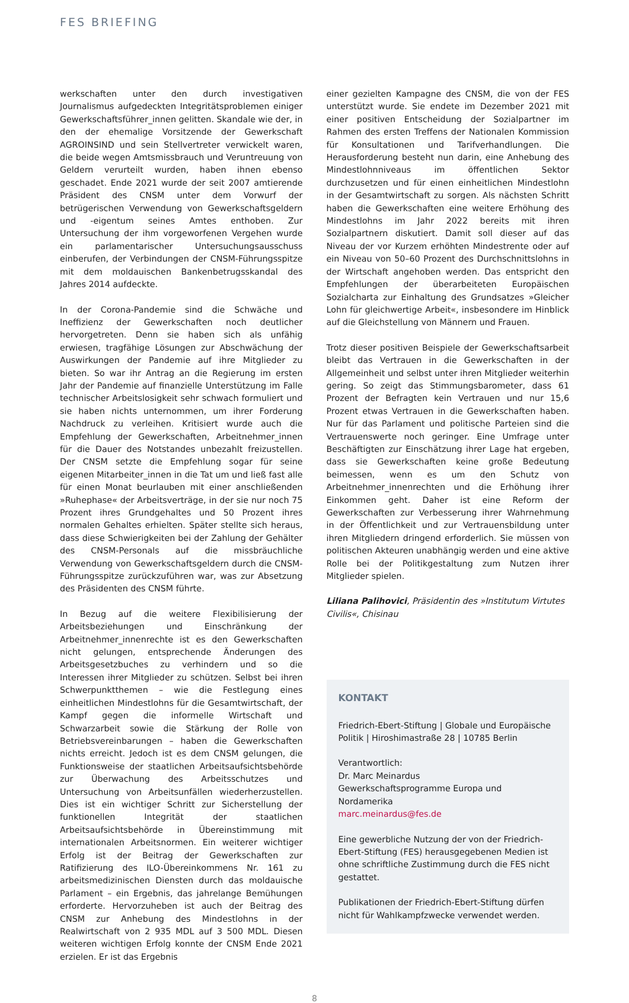FES BRIEFING
werkschaften unter den durch investigativen Journalismus aufgedeckten Integritätsproblemen einiger Gewerkschafts­führer_innen gelitten. Skandale wie der, in den der ehemalige Vorsitzende der Gewerkschaft AGROINSIND und sein Stellvertreter verwickelt waren, die beide wegen Amtsmissbrauch und Veruntreuung von Geldern verurteilt wurden, haben ihnen ebenso geschadet. Ende 2021 wurde der seit 2007 amtierende Präsident des CNSM unter dem Vorwurf der betrügerischen Verwendung von Gewerkschaftsgeldern und -eigentum seines Amtes enthoben. Zur Untersuchung der ihm vorgeworfenen Vergehen wurde ein parlamentarischer Untersuchungsausschuss einberufen, der Verbindungen der CNSM-Führungsspitze mit dem moldauischen Bankenbetrugsskandal des Jahres 2014 aufdeckte.
In der Corona-Pandemie sind die Schwäche und Ineffizienz der Gewerkschaften noch deutlicher hervorgetreten. Denn sie haben sich als unfähig erwiesen, tragfähige Lösungen zur Abschwächung der Auswirkungen der Pandemie auf ihre Mitglieder zu bieten. So war ihr Antrag an die Regierung im ersten Jahr der Pandemie auf finanzielle Unterstützung im Falle technischer Arbeitslosigkeit sehr schwach formuliert und sie haben nichts unternommen, um ihrer Forderung Nachdruck zu verleihen. Kritisiert wurde auch die Empfehlung der Gewerkschaften, Arbeitnehmer_innen für die Dauer des Notstandes unbezahlt freizustellen. Der CNSM setzte die Empfehlung sogar für seine eigenen Mitarbeiter_innen in die Tat um und ließ fast alle für einen Monat beurlauben mit einer anschließenden »Ruhephase« der Arbeitsverträge, in der sie nur noch 75 Prozent ihres Grundgehaltes und 50 Prozent ihres normalen Gehaltes erhielten. Später stellte sich heraus, dass diese Schwierigkeiten bei der Zahlung der Gehälter des CNSM-Personals auf die missbräuchliche Verwendung von Gewerkschaftsgeldern durch die CNSM-Führungsspitze zurückzuführen war, was zur Absetzung des Präsidenten des CNSM führte.
In Bezug auf die weitere Flexibilisierung der Arbeitsbeziehungen und Einschränkung der Arbeitnehmer_innenrechte ist es den Gewerkschaften nicht gelungen, entsprechende Änderungen des Arbeitsgesetzbuches zu verhindern und so die Interessen ihrer Mitglieder zu schützen. Selbst bei ihren Schwerpunktthemen – wie die Festlegung eines einheitlichen Mindestlohns für die Gesamtwirtschaft, der Kampf gegen die informelle Wirtschaft und Schwarzarbeit sowie die Stärkung der Rolle von Betriebsvereinbarungen – haben die Gewerkschaften nichts erreicht. Jedoch ist es dem CNSM gelungen, die Funktionsweise der staatlichen Arbeitsaufsichtsbehörde zur Überwachung des Arbeitsschutzes und Untersuchung von Arbeitsunfällen wiederherzustellen. Dies ist ein wichtiger Schritt zur Sicherstellung der funktionellen Integrität der staatlichen Arbeitsaufsichtsbehörde in Übereinstimmung mit internationalen Arbeitsnormen. Ein weiterer wichtiger Erfolg ist der Beitrag der Gewerkschaften zur Ratifizierung des ILO-Übereinkommens Nr. 161 zu arbeitsmedizinischen Diensten durch das moldauische Parlament – ein Ergebnis, das jahrelange Bemühungen erforderte. Hervorzuheben ist auch der Beitrag des CNSM zur Anhebung des Mindestlohns in der Realwirtschaft von 2 935 MDL auf 3 500 MDL. Diesen weiteren wichtigen Erfolg konnte der CNSM Ende 2021 erzielen. Er ist das Ergebnis
einer gezielten Kampagne des CNSM, die von der FES unterstützt wurde. Sie endete im Dezember 2021 mit einer positiven Entscheidung der Sozialpartner im Rahmen des ersten Treffens der Nationalen Kommission für Konsultationen und Tarifverhandlungen. Die Herausforderung besteht nun darin, eine Anhebung des Mindestlohnniveaus im öffentlichen Sektor durchzusetzen und für einen einheitlichen Mindestlohn in der Gesamtwirtschaft zu sorgen. Als nächsten Schritt haben die Gewerkschaften eine weitere Erhöhung des Mindestlohns im Jahr 2022 bereits mit ihren Sozialpartnern diskutiert. Damit soll dieser auf das Niveau der vor Kurzem erhöhten Mindestrente oder auf ein Niveau von 50–60 Prozent des Durchschnittslohns in der Wirtschaft angehoben werden. Das entspricht den Empfehlungen der überarbeiteten Europäischen Sozialcharta zur Einhaltung des Grundsatzes »Gleicher Lohn für gleichwertige Arbeit«, insbesondere im Hinblick auf die Gleichstellung von Männern und Frauen.
Trotz dieser positiven Beispiele der Gewerkschaftsarbeit bleibt das Vertrauen in die Gewerkschaften in der Allgemeinheit und selbst unter ihren Mitglieder weiterhin gering. So zeigt das Stimmungsbarometer, dass 61 Prozent der Befragten kein Vertrauen und nur 15,6 Prozent etwas Vertrauen in die Gewerkschaften haben. Nur für das Parlament und politische Parteien sind die Vertrauenswerte noch geringer. Eine Umfrage unter Beschäftigten zur Einschätzung ihrer Lage hat ergeben, dass sie Gewerkschaften keine große Bedeutung beimessen, wenn es um den Schutz von Arbeitnehmer_innenrechten und die Erhöhung ihrer Einkommen geht. Daher ist eine Reform der Gewerkschaften zur Verbesserung ihrer Wahrnehmung in der Öffentlichkeit und zur Vertrauensbildung unter ihren Mitgliedern dringend erforderlich. Sie müssen von politischen Akteuren unabhängig werden und eine aktive Rolle bei der Politikgestaltung zum Nutzen ihrer Mitglieder spielen.
Liliana Palihovici, Präsidentin des »Institutum Virtutes Civilis«, Chisinau
KONTAKT
Friedrich-Ebert-Stiftung | Globale und Europäische Politik | Hiroshimastraße 28 | 10785 Berlin
Verantwortlich:
Dr. Marc Meinardus
Gewerkschaftsprogramme Europa und Nordamerika
marc.meinardus@fes.de
Eine gewerbliche Nutzung der von der Friedrich-Ebert-Stiftung (FES) herausgegebenen Medien ist ohne schriftliche Zustimmung durch die FES nicht gestattet.
Publikationen der Friedrich-Ebert-Stiftung dürfen nicht für Wahlkampfzwecke verwendet werden.
8